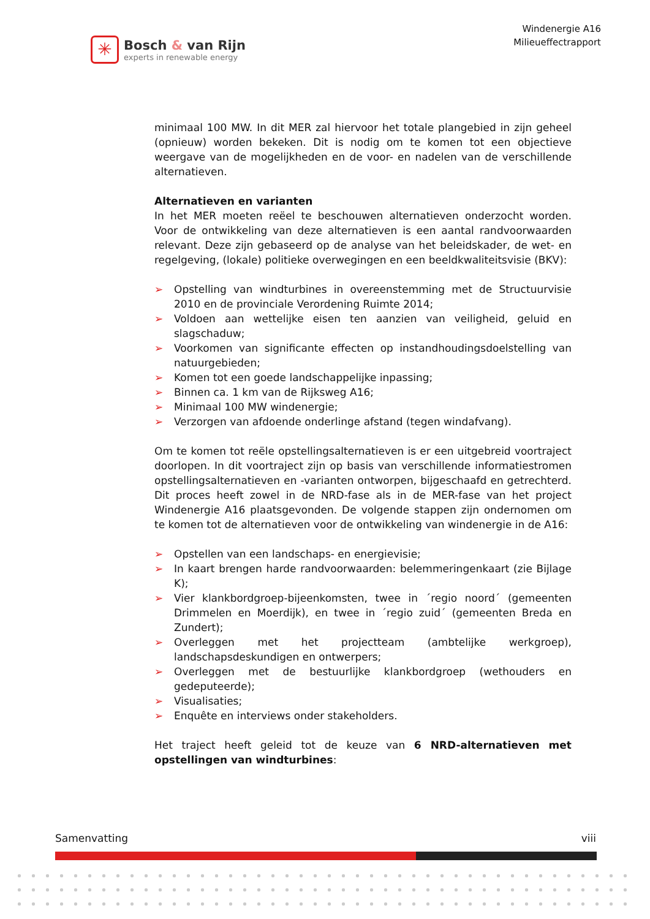✳
Bosch & van Rijn
experts in renewable energy
Windenergie A16
Milieueffectrapport
minimaal 100 MW. In dit MER zal hiervoor het totale plangebied in zijn geheel (opnieuw) worden bekeken. Dit is nodig om te komen tot een objectieve weergave van de mogelijkheden en de voor- en nadelen van de verschillende alternatieven.
Alternatieven en varianten
In het MER moeten reëel te beschouwen alternatieven onderzocht worden. Voor de ontwikkeling van deze alternatieven is een aantal randvoorwaarden relevant. Deze zijn gebaseerd op de analyse van het beleidskader, de wet- en regelgeving, (lokale) politieke overwegingen en een beeldkwaliteitsvisie (BKV):
➢ Opstelling van windturbines in overeenstemming met de Structuurvisie 2010 en de provinciale Verordening Ruimte 2014;
➢ Voldoen aan wettelijke eisen ten aanzien van veiligheid, geluid en slagschaduw;
➢ Voorkomen van significante effecten op instandhoudingsdoelstelling van natuurgebieden;
➢ Komen tot een goede landschappelijke inpassing;
➢ Binnen ca. 1 km van de Rijksweg A16;
➢ Minimaal 100 MW windenergie;
➢ Verzorgen van afdoende onderlinge afstand (tegen windafvang).
Om te komen tot reële opstellingsalternatieven is er een uitgebreid voortraject doorlopen. In dit voortraject zijn op basis van verschillende informatiestromen opstellingsalternatieven en -varianten ontworpen, bijgeschaafd en getrechterd. Dit proces heeft zowel in de NRD-fase als in de MER-fase van het project Windenergie A16 plaatsgevonden. De volgende stappen zijn ondernomen om te komen tot de alternatieven voor de ontwikkeling van windenergie in de A16:
➢ Opstellen van een landschaps- en energievisie;
➢ In kaart brengen harde randvoorwaarden: belemmeringenkaart (zie Bijlage K);
➢ Vier klankbordgroep-bijeenkomsten, twee in ´regio noord´ (gemeenten Drimmelen en Moerdijk), en twee in ´regio zuid´ (gemeenten Breda en Zundert);
➢ Overleggen met het projectteam (ambtelijke werkgroep), landschapsdeskundigen en ontwerpers;
➢ Overleggen met de bestuurlijke klankbordgroep (wethouders en gedeputeerde);
➢ Visualisaties;
➢ Enquête en interviews onder stakeholders.
Het traject heeft geleid tot de keuze van 6 NRD-alternatieven met opstellingen van windturbines:
Samenvatting viii